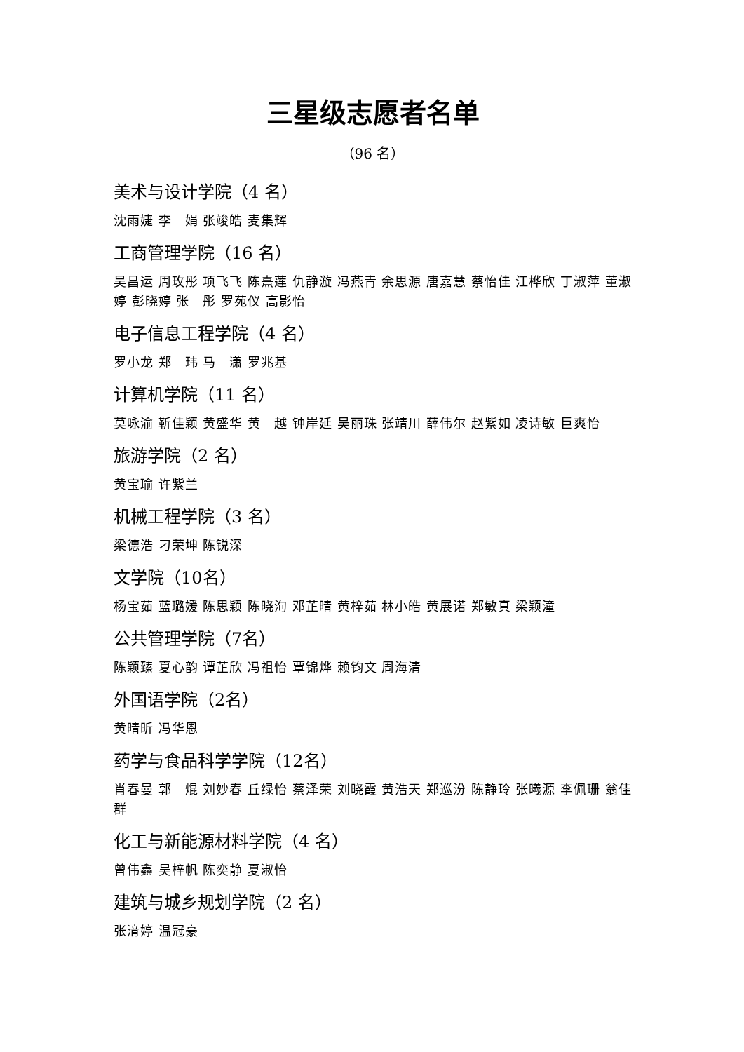三星级志愿者名单
（96 名）
美术与设计学院（4 名）
沈雨婕 李　娟 张竣皓 麦集辉
工商管理学院（16 名）
吴昌运 周玫彤 项飞飞 陈熹莲 仇静漩 冯燕青 余思源 唐嘉慧 蔡怡佳 江桦欣 丁淑萍 董淑婷 彭晓婷 张　彤 罗苑仪 高影怡
电子信息工程学院（4 名）
罗小龙 郑　玮 马　潇 罗兆基
计算机学院（11 名）
莫咏渝 靳佳颖 黄盛华 黄　越 钟岸延 吴丽珠 张靖川 薛伟尔 赵紫如 凌诗敏 巨爽怡
旅游学院（2 名）
黄宝瑜 许紫兰
机械工程学院（3 名）
梁德浩 刁荣坤 陈锐深
文学院（10名）
杨宝茹 蓝璐媛 陈思颖 陈晓洵 邓芷晴 黄梓茹 林小皓 黄展诺 郑敏真 梁颖潼
公共管理学院（7名）
陈颖臻 夏心韵 谭芷欣 冯祖怡 覃锦烨 赖钧文 周海清
外国语学院（2名）
黄晴昕 冯华恩
药学与食品科学学院（12名）
肖春曼 郭　焜 刘妙春 丘绿怡 蔡泽荣 刘晓霞 黄浩天 郑巡汾 陈静玲 张曦源 李佩珊 翁佳群
化工与新能源材料学院（4 名）
曾伟鑫 吴梓帆 陈奕静 夏淑怡
建筑与城乡规划学院（2 名）
张湇婷 温冠豪